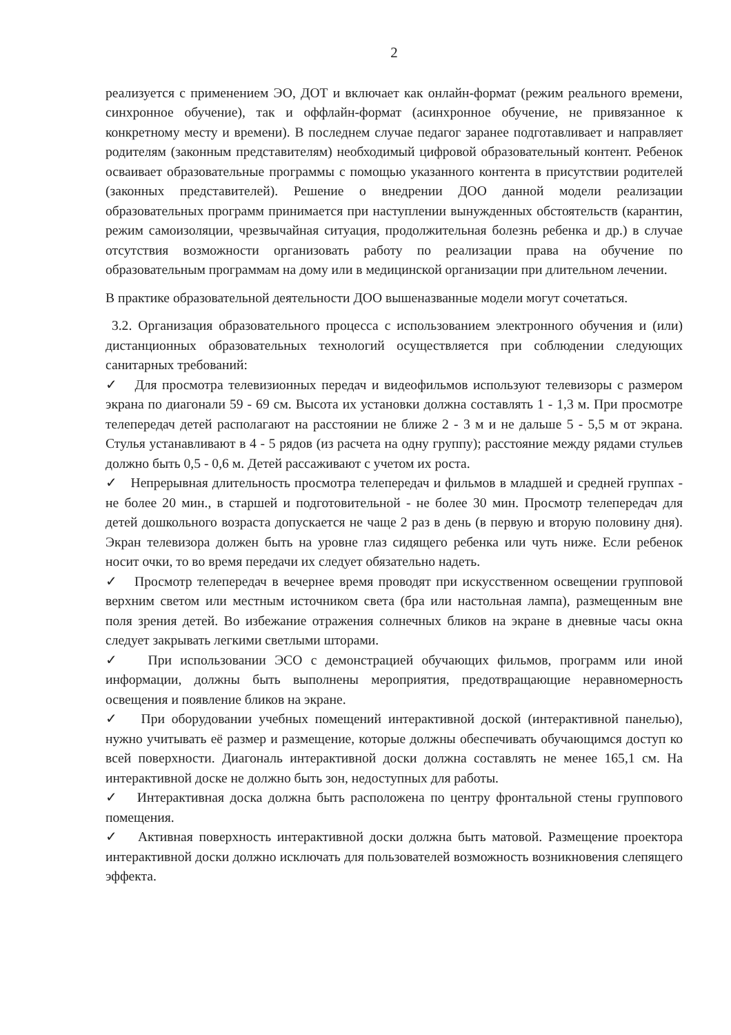2
реализуется с применением ЭО, ДОТ и включает как онлайн-формат (режим реального времени, синхронное обучение), так и оффлайн-формат (асинхронное обучение, не привязанное к конкретному месту и времени). В последнем случае педагог заранее подготавливает и направляет родителям (законным представителям) необходимый цифровой образовательный контент. Ребенок осваивает образовательные программы с помощью указанного контента в присутствии родителей (законных представителей). Решение о внедрении ДОО данной модели реализации образовательных программ принимается при наступлении вынужденных обстоятельств (карантин, режим самоизоляции, чрезвычайная ситуация, продолжительная болезнь ребенка и др.) в случае отсутствия возможности организовать работу по реализации права на обучение по образовательным программам на дому или в медицинской организации при длительном лечении.
В практике образовательной деятельности ДОО вышеназванные модели могут сочетаться.
3.2. Организация образовательного процесса с использованием электронного обучения и (или) дистанционных образовательных технологий осуществляется при соблюдении следующих санитарных требований:
✓ Для просмотра телевизионных передач и видеофильмов используют телевизоры с размером экрана по диагонали 59 - 69 см. Высота их установки должна составлять 1 - 1,3 м. При просмотре телепередач детей располагают на расстоянии не ближе 2 - 3 м и не дальше 5 - 5,5 м от экрана. Стулья устанавливают в 4 - 5 рядов (из расчета на одну группу); расстояние между рядами стульев должно быть 0,5 - 0,6 м. Детей рассаживают с учетом их роста.
✓ Непрерывная длительность просмотра телепередач и фильмов в младшей и средней группах - не более 20 мин., в старшей и подготовительной - не более 30 мин. Просмотр телепередач для детей дошкольного возраста допускается не чаще 2 раз в день (в первую и вторую половину дня). Экран телевизора должен быть на уровне глаз сидящего ребенка или чуть ниже. Если ребенок носит очки, то во время передачи их следует обязательно надеть.
✓ Просмотр телепередач в вечернее время проводят при искусственном освещении групповой верхним светом или местным источником света (бра или настольная лампа), размещенным вне поля зрения детей. Во избежание отражения солнечных бликов на экране в дневные часы окна следует закрывать легкими светлыми шторами.
✓ При использовании ЭСО с демонстрацией обучающих фильмов, программ или иной информации, должны быть выполнены мероприятия, предотвращающие неравномерность освещения и появление бликов на экране.
✓ При оборудовании учебных помещений интерактивной доской (интерактивной панелью), нужно учитывать её размер и размещение, которые должны обеспечивать обучающимся доступ ко всей поверхности. Диагональ интерактивной доски должна составлять не менее 165,1 см. На интерактивной доске не должно быть зон, недоступных для работы.
✓ Интерактивная доска должна быть расположена по центру фронтальной стены группового помещения.
✓ Активная поверхность интерактивной доски должна быть матовой. Размещение проектора интерактивной доски должно исключать для пользователей возможность возникновения слепящего эффекта.